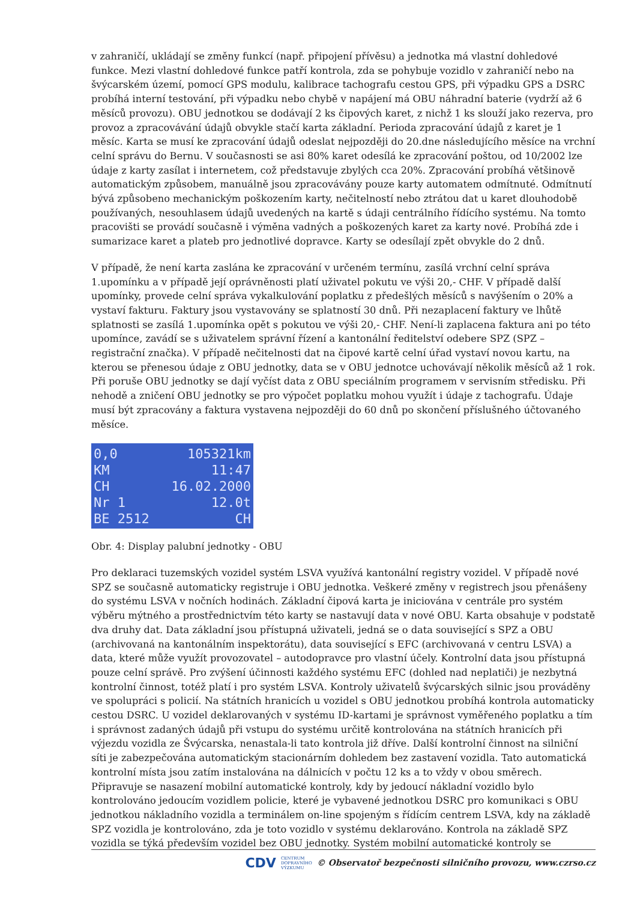v zahraničí, ukládají se změny funkcí (např. připojení přívěsu) a jednotka má vlastní dohledové funkce. Mezi vlastní dohledové funkce patří kontrola, zda se pohybuje vozidlo v zahraničí nebo na švýcarském území, pomocí GPS modulu, kalibrace tachografu cestou GPS, při výpadku GPS a DSRC probíhá interní testování, při výpadku nebo chybě v napájení má OBU náhradní baterie (vydrží až 6 měsíců provozu). OBU jednotkou se dodávají 2 ks čipových karet, z nichž 1 ks slouží jako rezerva, pro provoz a zpracovávání údajů obvykle stačí karta základní. Perioda zpracování údajů z karet je 1 měsíc. Karta se musí ke zpracování údajů odeslat nejpozději do 20.dne následujícího měsíce na vrchní celní správu do Bernu. V současnosti se asi 80% karet odesílá ke zpracování poštou, od 10/2002 lze údaje z karty zasílat i internetem, což představuje zbylých cca 20%. Zpracování probíhá většinově automatickým způsobem, manuálně jsou zpracovávány pouze karty automatem odmítnuté. Odmítnutí bývá způsobeno mechanickým poškozením karty, nečitelností nebo ztrátou dat u karet dlouhodobě používaných, nesouhlasem údajů uvedených na kartě s údaji centrálního řídícího systému. Na tomto pracovišti se provádí současně i výměna vadných a poškozených karet za karty nové. Probíhá zde i sumarizace karet a plateb pro jednotlivé dopravce. Karty se odesílají zpět obvykle do 2 dnů.
V případě, že není karta zaslána ke zpracování v určeném termínu, zasílá vrchní celní správa 1.upomínku a v případě její oprávněnosti platí uživatel pokutu ve výši 20,- CHF. V případě další upomínky, provede celní správa vykalkulování poplatku z předešlých měsíců s navýšením o 20% a vystaví fakturu. Faktury jsou vystavovány se splatností 30 dnů. Při nezaplacení faktury ve lhůtě splatnosti se zasílá 1.upomínka opět s pokutou ve výši 20,- CHF. Není-li zaplacena faktura ani po této upomínce, zavádí se s uživatelem správní řízení a kantonální ředitelství odebere SPZ (SPZ – registrační značka). V případě nečitelnosti dat na čipové kartě celní úřad vystaví novou kartu, na kterou se přenesou údaje z OBU jednotky, data se v OBU jednotce uchovávají několik měsíců až 1 rok. Při poruše OBU jednotky se dají vyčíst data z OBU speciálním programem v servisním středisku. Při nehodě a zničení OBU jednotky se pro výpočet poplatku mohou využít i údaje z tachografu. Údaje musí být zpracovány a faktura vystavena nejpozději do 60 dnů po skončení příslušného účtovaného měsíce.
0,0 105321km
KM 11:47
CH 16.02.2000
Nr 1 12.0t
BE 2512 CH
Obr. 4: Display palubní jednotky - OBU
Pro deklaraci tuzemských vozidel systém LSVA využívá kantonální registry vozidel. V případě nové SPZ se současně automaticky registruje i OBU jednotka. Veškeré změny v registrech jsou přenášeny do systému LSVA v nočních hodinách. Základní čipová karta je iniciována v centrále pro systém výběru mýtného a prostřednictvím této karty se nastavují data v nové OBU. Karta obsahuje v podstatě dva druhy dat. Data základní jsou přístupná uživateli, jedná se o data související s SPZ a OBU (archivovaná na kantonálním inspektorátu), data související s EFC (archivovaná v centru LSVA) a data, které může využít provozovatel – autodopravce pro vlastní účely. Kontrolní data jsou přístupná pouze celní správě. Pro zvýšení účinnosti každého systému EFC (dohled nad neplatiči) je nezbytná kontrolní činnost, totéž platí i pro systém LSVA. Kontroly uživatelů švýcarských silnic jsou prováděny ve spolupráci s policií. Na státních hranicích u vozidel s OBU jednotkou probíhá kontrola automaticky cestou DSRC. U vozidel deklarovaných v systému ID-kartami je správnost vyměřeného poplatku a tím i správnost zadaných údajů při vstupu do systému určitě kontrolována na státních hranicích při výjezdu vozidla ze Švýcarska, nenastala-li tato kontrola již dříve. Další kontrolní činnost na silniční síti je zabezpečována automatickým stacionárním dohledem bez zastavení vozidla. Tato automatická kontrolní místa jsou zatím instalována na dálnicích v počtu 12 ks a to vždy v obou směrech. Připravuje se nasazení mobilní automatické kontroly, kdy by jedoucí nákladní vozidlo bylo kontrolováno jedoucím vozidlem policie, které je vybavené jednotkou DSRC pro komunikaci s OBU jednotkou nákladního vozidla a terminálem on-line spojeným s řídícím centrem LSVA, kdy na základě SPZ vozidla je kontrolováno, zda je toto vozidlo v systému deklarováno. Kontrola na základě SPZ vozidla se týká především vozidel bez OBU jednotky. Systém mobilní automatické kontroly se
CDV CENTRUM
DOPRAVNÍHO
VÝZKUMU © Observatoř bezpečnosti silničního provozu, www.czrso.cz